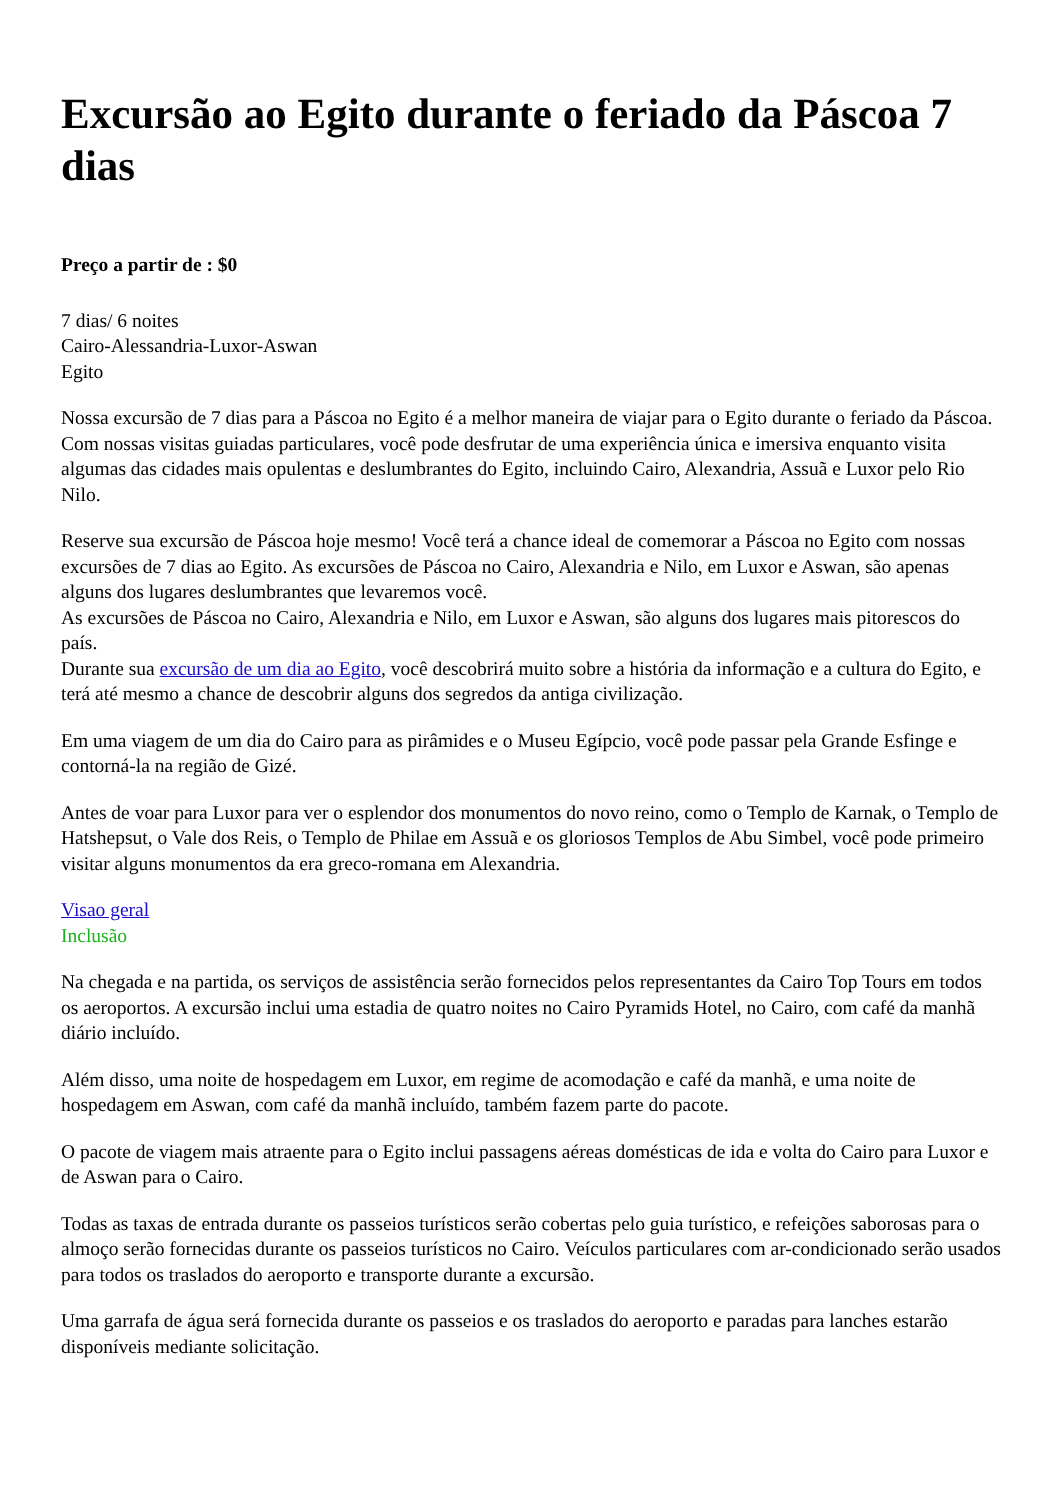Excursão ao Egito durante o feriado da Páscoa 7 dias
Preço a partir de : $0
7 dias/ 6 noites
Cairo-Alessandria-Luxor-Aswan
Egito
Nossa excursão de 7 dias para a Páscoa no Egito é a melhor maneira de viajar para o Egito durante o feriado da Páscoa. Com nossas visitas guiadas particulares, você pode desfrutar de uma experiência única e imersiva enquanto visita algumas das cidades mais opulentas e deslumbrantes do Egito, incluindo Cairo, Alexandria, Assuã e Luxor pelo Rio Nilo.
Reserve sua excursão de Páscoa hoje mesmo! Você terá a chance ideal de comemorar a Páscoa no Egito com nossas excursões de 7 dias ao Egito. As excursões de Páscoa no Cairo, Alexandria e Nilo, em Luxor e Aswan, são apenas alguns dos lugares deslumbrantes que levaremos você.
As excursões de Páscoa no Cairo, Alexandria e Nilo, em Luxor e Aswan, são alguns dos lugares mais pitorescos do país.
Durante sua excursão de um dia ao Egito, você descobrirá muito sobre a história da informação e a cultura do Egito, e terá até mesmo a chance de descobrir alguns dos segredos da antiga civilização.
Em uma viagem de um dia do Cairo para as pirâmides e o Museu Egípcio, você pode passar pela Grande Esfinge e contorná-la na região de Gizé.
Antes de voar para Luxor para ver o esplendor dos monumentos do novo reino, como o Templo de Karnak, o Templo de Hatshepsut, o Vale dos Reis, o Templo de Philae em Assuã e os gloriosos Templos de Abu Simbel, você pode primeiro visitar alguns monumentos da era greco-romana em Alexandria.
Visao geral
Inclusão
Na chegada e na partida, os serviços de assistência serão fornecidos pelos representantes da Cairo Top Tours em todos os aeroportos. A excursão inclui uma estadia de quatro noites no Cairo Pyramids Hotel, no Cairo, com café da manhã diário incluído.
Além disso, uma noite de hospedagem em Luxor, em regime de acomodação e café da manhã, e uma noite de hospedagem em Aswan, com café da manhã incluído, também fazem parte do pacote.
O pacote de viagem mais atraente para o Egito inclui passagens aéreas domésticas de ida e volta do Cairo para Luxor e de Aswan para o Cairo.
Todas as taxas de entrada durante os passeios turísticos serão cobertas pelo guia turístico, e refeições saborosas para o almoço serão fornecidas durante os passeios turísticos no Cairo. Veículos particulares com ar-condicionado serão usados para todos os traslados do aeroporto e transporte durante a excursão.
Uma garrafa de água será fornecida durante os passeios e os traslados do aeroporto e paradas para lanches estarão disponíveis mediante solicitação.